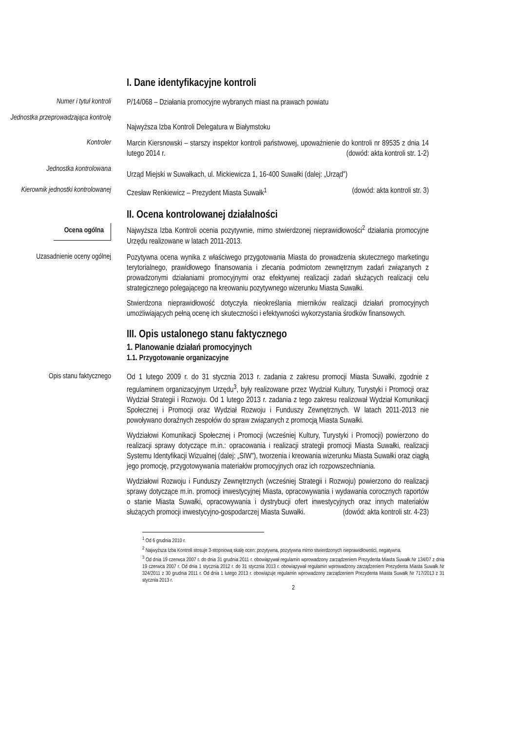I. Dane identyfikacyjne kontroli
Numer i tytuł kontroli
P/14/068 – Działania promocyjne wybranych miast na prawach powiatu
Jednostka przeprowadzająca kontrolę
Najwyższa Izba Kontroli Delegatura w Białymstoku
Kontroler
Marcin Kiersnowski – starszy inspektor kontroli państwowej, upoważnienie do kontroli nr 89535 z dnia 14 lutego 2014 r. (dowód: akta kontroli str. 1-2)
Jednostka kontrolowana
Urząd Miejski w Suwałkach, ul. Mickiewicza 1, 16-400 Suwałki (dalej: „Urząd")
Kierownik jednostki kontrolowanej
Czesław Renkiewicz – Prezydent Miasta Suwałk<sup>1</sup> (dowód: akta kontroli str. 3)
II. Ocena kontrolowanej działalności
Ocena ogólna
Najwyższa Izba Kontroli ocenia pozytywnie, mimo stwierdzonej nieprawidłowości<sup>2</sup> działania promocyjne Urzędu realizowane w latach 2011-2013.
Uzasadnienie oceny ogólnej
Pozytywna ocena wynika z właściwego przygotowania Miasta do prowadzenia skutecznego marketingu terytorialnego, prawidłowego finansowania i zlecania podmiotom zewnętrznym zadań związanych z prowadzonymi działaniami promocyjnymi oraz efektywnej realizacji zadań służących realizacji celu strategicznego polegającego na kreowaniu pozytywnego wizerunku Miasta Suwałki.
Stwierdzona nieprawidłowość dotyczyła nieokreślania mierników realizacji działań promocyjnych umożliwiających pełną ocenę ich skuteczności i efektywności wykorzystania środków finansowych.
III. Opis ustalonego stanu faktycznego
1. Planowanie działań promocyjnych
1.1. Przygotowanie organizacyjne
Opis stanu faktycznego
Od 1 lutego 2009 r. do 31 stycznia 2013 r. zadania z zakresu promocji Miasta Suwałki, zgodnie z regulaminem organizacyjnym Urzędu<sup>3</sup>, były realizowane przez Wydział Kultury, Turystyki i Promocji oraz Wydział Strategii i Rozwoju. Od 1 lutego 2013 r. zadania z tego zakresu realizował Wydział Komunikacji Społecznej i Promocji oraz Wydział Rozwoju i Funduszy Zewnętrznych. W latach 2011-2013 nie powoływano doraźnych zespołów do spraw związanych z promocją Miasta Suwałki.
Wydziałowi Komunikacji Społecznej i Promocji (wcześniej Kultury, Turystyki i Promocji) powierzono do realizacji sprawy dotyczące m.in.: opracowania i realizacji strategii promocji Miasta Suwałki, realizacji Systemu Identyfikacji Wizualnej (dalej: „SIW"), tworzenia i kreowania wizerunku Miasta Suwałki oraz ciągłą jego promocję, przygotowywania materiałów promocyjnych oraz ich rozpowszechniania.
Wydziałowi Rozwoju i Funduszy Zewnętrznych (wcześniej Strategii i Rozwoju) powierzono do realizacji sprawy dotyczące m.in. promocji inwestycyjnej Miasta, opracowywania i wydawania corocznych raportów o stanie Miasta Suwałki, opracowywania i dystrybucji ofert inwestycyjnych oraz innych materiałów służących promocji inwestycyjno-gospodarczej Miasta Suwałki. (dowód: akta kontroli str. 4-23)
<sup>1</sup> Od 6 grudnia 2010 r.
<sup>2</sup> Najwyższa Izba Kontroli stosuje 3-stopniową skalę ocen: pozytywna, pozytywna mimo stwierdzonych nieprawidłowości, negatywna.
<sup>3</sup> Od dnia 19 czerwca 2007 r. do dnia 31 grudnia 2011 r. obowiązywał regulamin wprowadzony zarządzeniem Prezydenta Miasta Suwałk Nr 134/07 z dnia 19 czerwca 2007 r. Od dnia 1 stycznia 2012 r. do 31 stycznia 2013 r. obowiązywał regulamin wprowadzony zarządzeniem Prezydenta Miasta Suwałk Nr 324/2011 z 30 grudnia 2011 r. Od dnia 1 lutego 2013 r. obowiązuje regulamin wprowadzony zarządzeniem Prezydenta Miasta Suwałk Nr 717/2013 z 31 stycznia 2013 r.
2